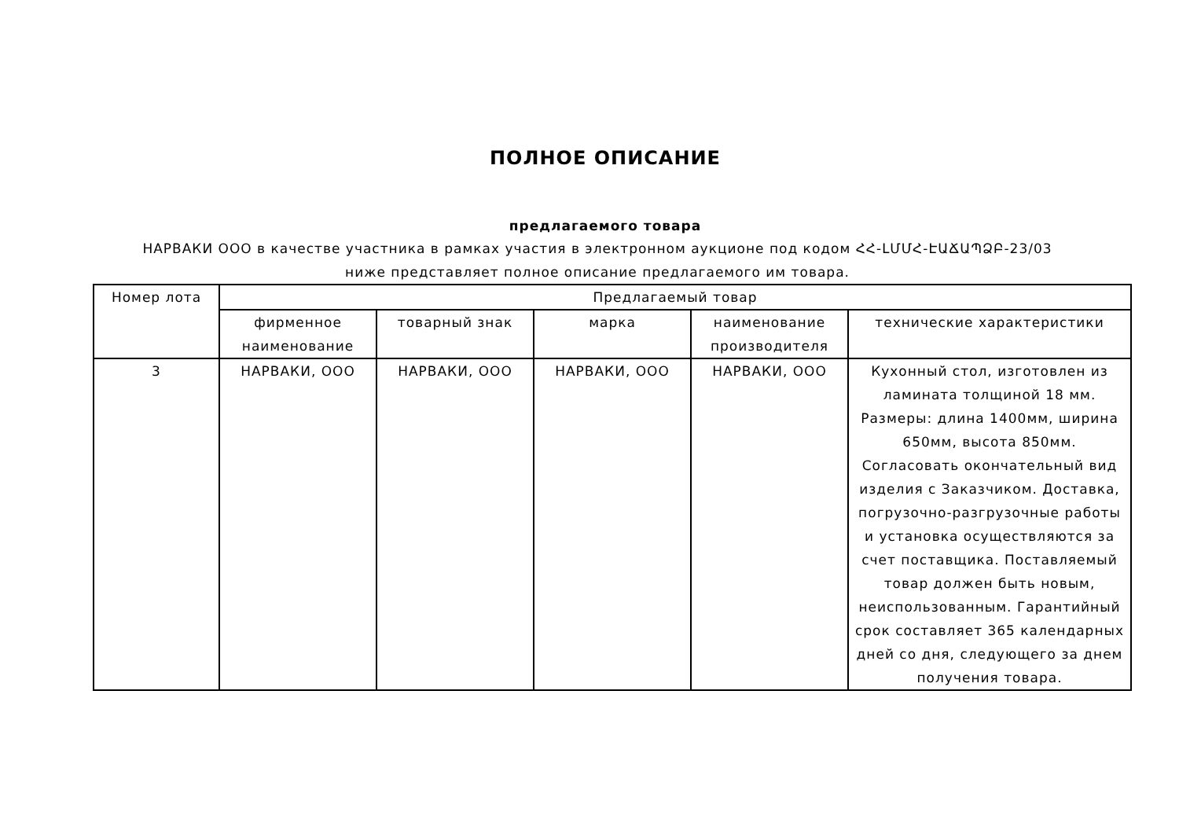ПОЛНОЕ ОПИСАНИЕ
предлагаемого товара
НАРВАКИ ООО в качестве участника в рамках участия в электронном аукционе под кодом ՀՀ-ԼՄՄՀ-ԷԱՃԱՊՁԲ-23/03 ниже представляет полное описание предлагаемого им товара.
| Номер лота | Предлагаемый товар | | | | |
| --- | --- | --- | --- | --- | --- |
| | фирменное наименование | товарный знак | марка | наименование производителя | технические характеристики |
| 3 | НАРВАКИ, ООО | НАРВАКИ, ООО | НАРВАКИ, ООО | НАРВАКИ, ООО | Кухонный стол, изготовлен из ламината толщиной 18 мм. Размеры: длина 1400мм, ширина 650мм, высота 850мм. Согласовать окончательный вид изделия с Заказчиком. Доставка, погрузочно-разгрузочные работы и установка осуществляются за счет поставщика. Поставляемый товар должен быть новым, неиспользованным. Гарантийный срок составляет 365 календарных дней со дня, следующего за днем получения товара. |